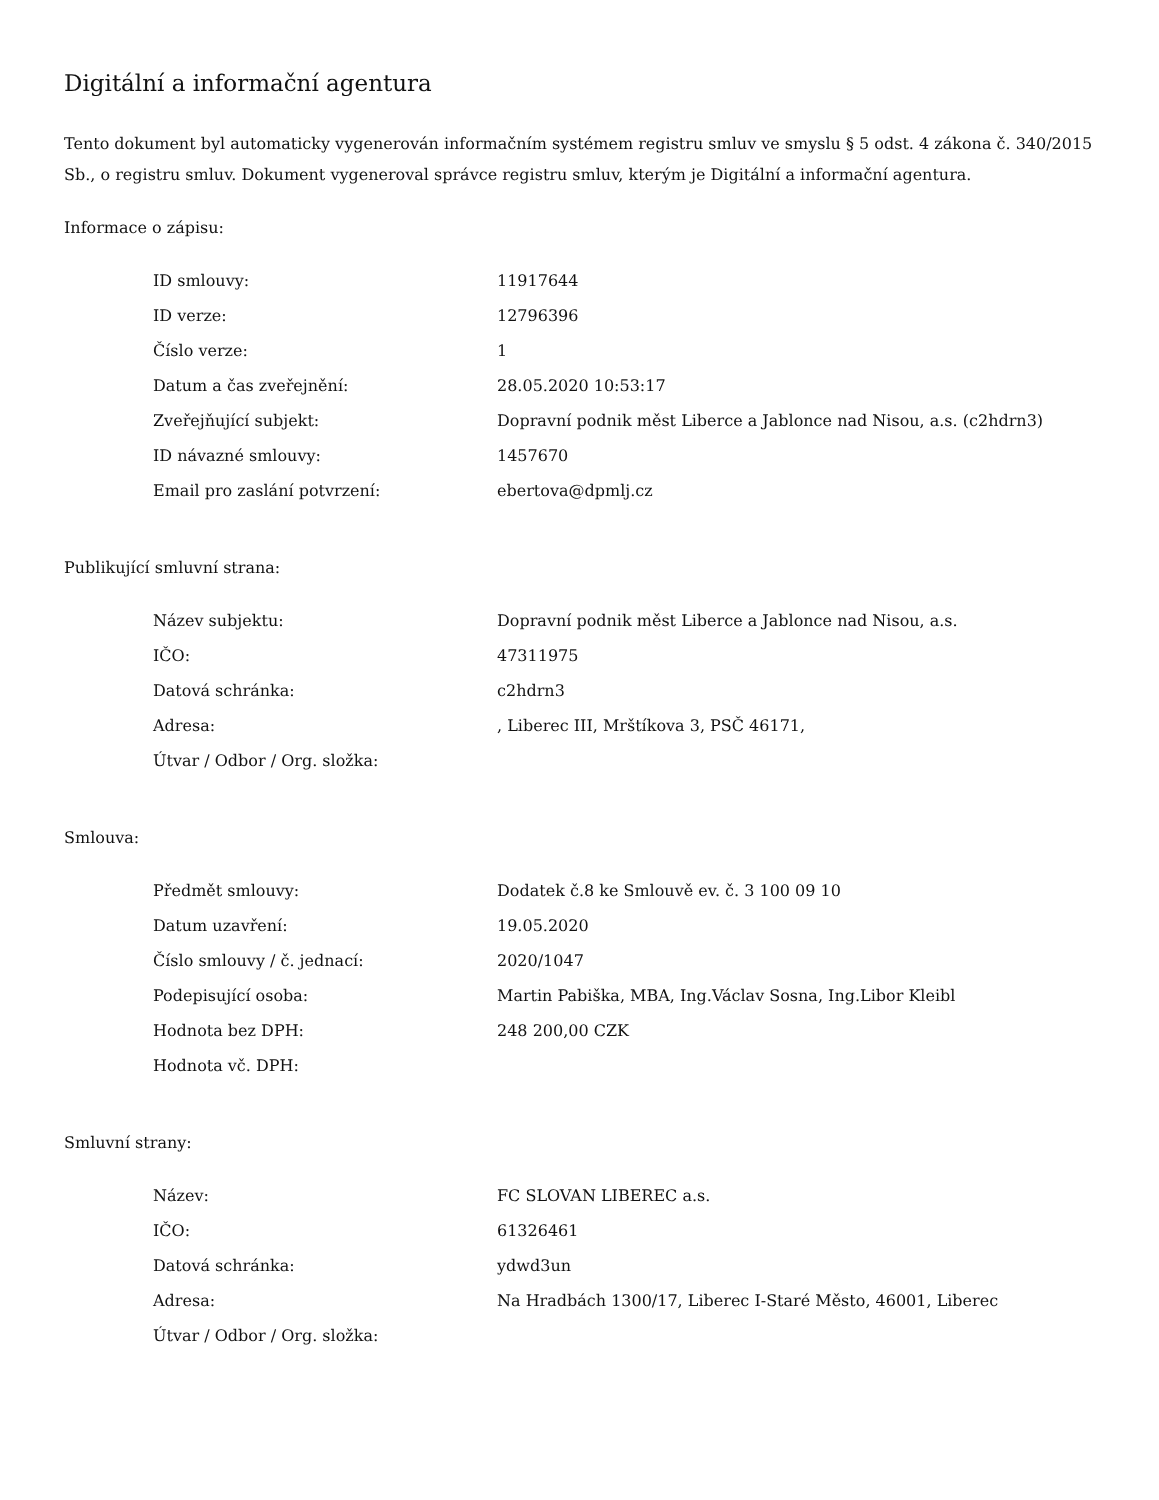Digitální a informační agentura
Tento dokument byl automaticky vygenerován informačním systémem registru smluv ve smyslu § 5 odst. 4 zákona č. 340/2015 Sb., o registru smluv. Dokument vygeneroval správce registru smluv, kterým je Digitální a informační agentura.
Informace o zápisu:
| ID smlouvy: | 11917644 |
| ID verze: | 12796396 |
| Číslo verze: | 1 |
| Datum a čas zveřejnění: | 28.05.2020 10:53:17 |
| Zveřejňující subjekt: | Dopravní podnik měst Liberce a Jablonce nad Nisou, a.s. (c2hdrn3) |
| ID návazné smlouvy: | 1457670 |
| Email pro zaslání potvrzení: | ebertova@dpmlj.cz |
Publikující smluvní strana:
| Název subjektu: | Dopravní podnik měst Liberce a Jablonce nad Nisou, a.s. |
| IČO: | 47311975 |
| Datová schránka: | c2hdrn3 |
| Adresa: | , Liberec III, Mrštíkova 3, PSČ 46171, |
| Útvar / Odbor / Org. složka: | |
Smlouva:
| Předmět smlouvy: | Dodatek č.8 ke Smlouvě ev. č. 3 100 09 10 |
| Datum uzavření: | 19.05.2020 |
| Číslo smlouvy / č. jednací: | 2020/1047 |
| Podepisující osoba: | Martin Pabiška, MBA, Ing.Václav Sosna, Ing.Libor Kleibl |
| Hodnota bez DPH: | 248 200,00 CZK |
| Hodnota vč. DPH: | |
Smluvní strany:
| Název: | FC SLOVAN LIBEREC a.s. |
| IČO: | 61326461 |
| Datová schránka: | ydwd3un |
| Adresa: | Na Hradbách 1300/17, Liberec I-Staré Město, 46001, Liberec |
| Útvar / Odbor / Org. složka: | |